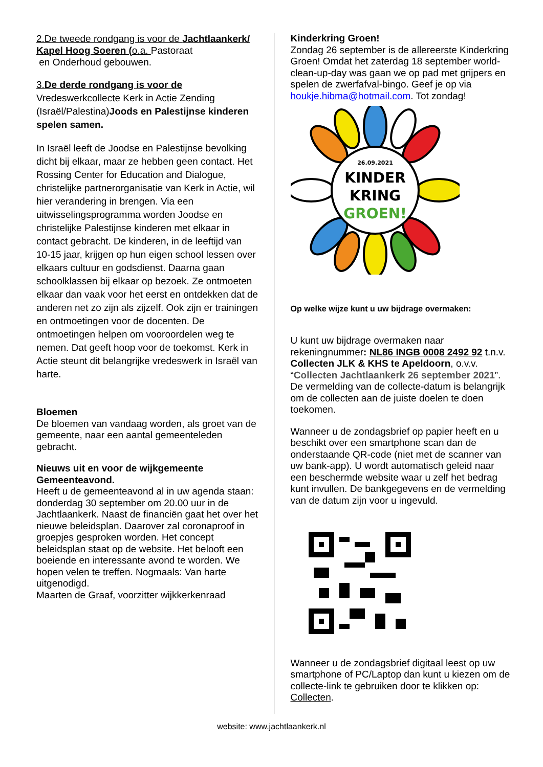2.De tweede rondgang is voor de Jachtlaankerk/ Kapel Hoog Soeren (o.a. Pastoraat
en Onderhoud gebouwen.
3.De derde rondgang is voor de
Vredeswerkcollecte Kerk in Actie Zending (Israël/Palestina)Joods en Palestijnse kinderen spelen samen.
In Israël leeft de Joodse en Palestijnse bevolking dicht bij elkaar, maar ze hebben geen contact. Het Rossing Center for Education and Dialogue, christelijke partnerorganisatie van Kerk in Actie, wil hier verandering in brengen. Via een uitwisselingsprogramma worden Joodse en christelijke Palestijnse kinderen met elkaar in contact gebracht. De kinderen, in de leeftijd van 10-15 jaar, krijgen op hun eigen school lessen over elkaars cultuur en godsdienst. Daarna gaan schoolklassen bij elkaar op bezoek. Ze ontmoeten elkaar dan vaak voor het eerst en ontdekken dat de anderen net zo zijn als zijzelf. Ook zijn er trainingen en ontmoetingen voor de docenten. De ontmoetingen helpen om vooroordelen weg te nemen. Dat geeft hoop voor de toekomst. Kerk in Actie steunt dit belangrijke vredeswerk in Israël van harte.
Bloemen
De bloemen van vandaag worden, als groet van de gemeente, naar een aantal gemeenteleden gebracht.
Nieuws uit en voor de wijkgemeente
Gemeenteavond.
Heeft u de gemeenteavond al in uw agenda staan: donderdag 30 september om 20.00 uur in de Jachtlaankerk. Naast de financiën gaat het over het nieuwe beleidsplan. Daarover zal coronaproof in groepjes gesproken worden. Het concept beleidsplan staat op de website. Het belooft een boeiende en interessante avond te worden. We hopen velen te treffen. Nogmaals: Van harte uitgenodigd.
Maarten de Graaf, voorzitter wijkkerkenraad
Kinderkring Groen!
Zondag 26 september is de allereerste Kinderkring Groen! Omdat het zaterdag 18 september world-clean-up-day was gaan we op pad met grijpers en spelen de zwerfafval-bingo. Geef je op via houkje.hibma@hotmail.com. Tot zondag!
26.09.2021
KINDER
KRING
GROEN!
Op welke wijze kunt u uw bijdrage overmaken:
U kunt uw bijdrage overmaken naar rekeningnummer: NL86 INGB 0008 2492 92 t.n.v. Collecten JLK & KHS te Apeldoorn, o.v.v. “Collecten Jachtlaankerk 26 september 2021”. De vermelding van de collecte-datum is belangrijk om de collecten aan de juiste doelen te doen toekomen.
Wanneer u de zondagsbrief op papier heeft en u beschikt over een smartphone scan dan de onderstaande QR-code (niet met de scanner van uw bank-app). U wordt automatisch geleid naar een beschermde website waar u zelf het bedrag kunt invullen. De bankgegevens en de vermelding van de datum zijn voor u ingevuld.
Wanneer u de zondagsbrief digitaal leest op uw smartphone of PC/Laptop dan kunt u kiezen om de collecte-link te gebruiken door te klikken op: Collecten.
website: www.jachtlaankerk.nl